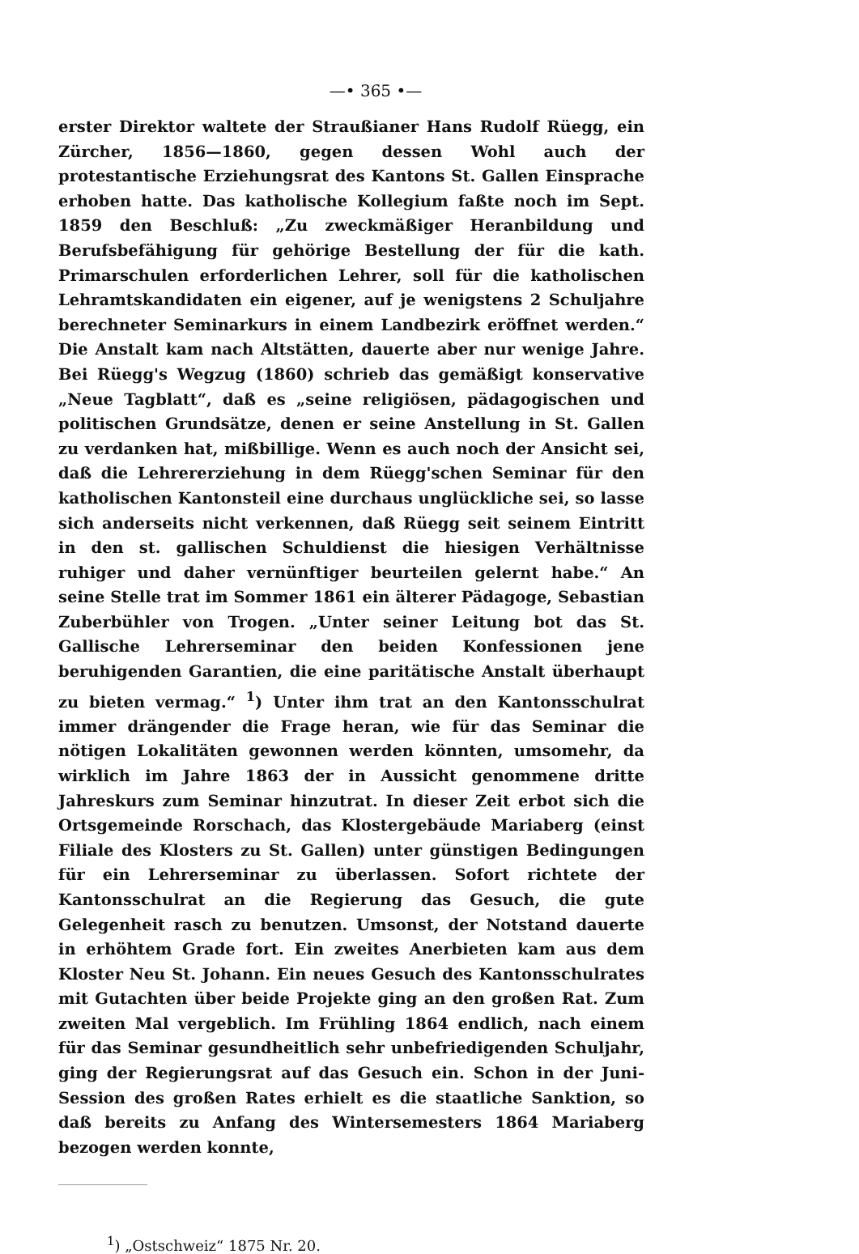—• 365 •—
erster Direktor waltete der Straußianer Hans Rudolf Rüegg, ein Zürcher, 1856—1860, gegen dessen Wohl auch der protestantische Erziehungsrat des Kantons St. Gallen Einsprache erhoben hatte. Das katholische Kollegium faßte noch im Sept. 1859 den Beschluß: „Zu zweckmäßiger Heranbildung und Berufsbefähigung für gehörige Bestellung der für die kath. Primarschulen erforderlichen Lehrer, soll für die katholischen Lehramtskandidaten ein eigener, auf je wenigstens 2 Schuljahre berechneter Seminarkurs in einem Landbezirk eröffnet werden.“ Die Anstalt kam nach Altstätten, dauerte aber nur wenige Jahre. Bei Rüegg's Wegzug (1860) schrieb das gemäßigt konservative „Neue Tagblatt“, daß es „seine religiösen, pädagogischen und politischen Grundsätze, denen er seine Anstellung in St. Gallen zu verdanken hat, mißbillige. Wenn es auch noch der Ansicht sei, daß die Lehrererziehung in dem Rüegg'schen Seminar für den katholischen Kantonsteil eine durchaus unglückliche sei, so lasse sich anderseits nicht verkennen, daß Rüegg seit seinem Eintritt in den st. gallischen Schuldienst die hiesigen Verhältnisse ruhiger und daher vernünftiger beurteilen gelernt habe.“ An seine Stelle trat im Sommer 1861 ein älterer Pädagoge, Sebastian Zuberbühler von Trogen. „Unter seiner Leitung bot das St. Gallische Lehrerseminar den beiden Konfessionen jene beruhigenden Garantien, die eine paritätische Anstalt überhaupt zu bieten vermag.“ <sup>1</sup>) Unter ihm trat an den Kantonsschulrat immer drängender die Frage heran, wie für das Seminar die nötigen Lokalitäten gewonnen werden könnten, umsomehr, da wirklich im Jahre 1863 der in Aussicht genommene dritte Jahreskurs zum Seminar hinzutrat. In dieser Zeit erbot sich die Ortsgemeinde Rorschach, das Klostergebäude Mariaberg (einst Filiale des Klosters zu St. Gallen) unter günstigen Bedingungen für ein Lehrerseminar zu überlassen. Sofort richtete der Kantonsschulrat an die Regierung das Gesuch, die gute Gelegenheit rasch zu benutzen. Umsonst, der Notstand dauerte in erhöhtem Grade fort. Ein zweites Anerbieten kam aus dem Kloster Neu St. Johann. Ein neues Gesuch des Kantonsschulrates mit Gutachten über beide Projekte ging an den großen Rat. Zum zweiten Mal vergeblich. Im Frühling 1864 endlich, nach einem für das Seminar gesundheitlich sehr unbefriedigenden Schuljahr, ging der Regierungsrat auf das Gesuch ein. Schon in der Juni-Session des großen Rates erhielt es die staatliche Sanktion, so daß bereits zu Anfang des Wintersemesters 1864 Mariaberg bezogen werden konnte,
<sup>1</sup>) „Ostschweiz“ 1875 Nr. 20.